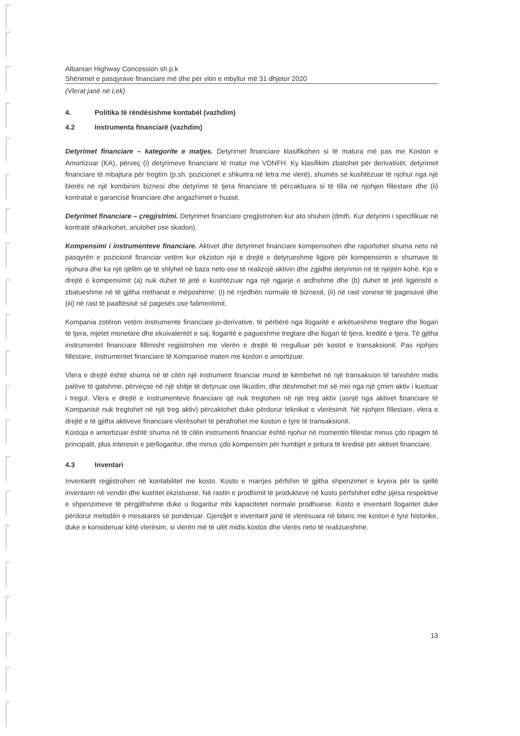Albanian Highway Concession sh.p.k
Shënimet e pasqyrave financiare më dhe për vitin e mbyllur më 31 dhjetor 2020
(Vlerat janë në Lek)
4. Politika të rëndësishme kontabël (vazhdim)
4.2 Instrumenta financiarë (vazhdim)
Detyrimet financiare – kategorite e matjes. Detyrimet financiare klasifikohen si të matura më pas me Koston e Amortizuar (KA), përveç (i) detyrimeve financiare të matur me VDNFH. Ky klasifikim zbatohet për derivativët, detyrimet financiare të mbajtura për tregtim (p.sh. pozicionet e shkurtra në letra me vlerë), shumës së kushtëzuar të njohur nga një blerës në një kombinim biznesi dhe detyrime të tjera financiare të përcaktuara si të tilla në njohjen fillestare dhe (ii) kontratat e garancisë financiare dhe angazhimet e huasë.
Detyrimet financiare – çregjistrimi. Detyrimet financiare çregjistrohen kur ato shuhen (dmth. Kur detyrimi i specifikuar në kontratë shkarkohet, anulohet ose skadon).
Kompensimi i instrumenteve financiare. Aktivet dhe detyrimet financiare kompensohen dhe raportohet shuma neto në pasqyrën e pozicionit financiar vetëm kur ekziston një e drejtë e detyrueshme ligjore për kompensimin e shumave të njohura dhe ka një qëllim që të shlyhet në baza neto ose të realizojë aktivin dhe zgjidhë detyrimin në të njëjtën kohë. Kjo e drejtë e kompensimit (a) nuk duhet të jetë e kushtëzuar nga një ngjarje e ardhshme dhe (b) duhet të jetë ligjërisht e zbatueshme në të gjitha rrethanat e mëposhtme: (i) në rrjedhën normale të biznesit, (ii) në rast vonese të pagesave dhe (iii) në rast të paaftësisë së pagesës ose falimentimit.
Kompania zotëron vetëm instrumente financiare jo-derivative, të përbërë nga llogaritë e arkëtueshme tregtare dhe llogari të tjera, mjetet monetare dhe ekuivalentët e saj, llogaritë e pagueshme tregtare dhe llogari të tjera, kreditë e tjera. Të gjitha instrumentet financiare fillimisht regjistrohen me vlerën e drejtë të rregulluar për kostot e transaksionit. Pas njohjes fillestare, instrumentet financiare të Kompanisë maten me koston e amortizuar.
Vlera e drejtë është shuma në të cilën një instrument financiar mund të këmbehet në një transaksion të tanishëm midis palëve të gatshme, përveçse në një shitje të detyruar ose likuidim, dhe dëshmohet më së miri nga një çmim aktiv i kuotuar i tregut. Vlera e drejtë e instrumenteve financiare që nuk tregtohen në një treg aktiv (asnjë nga aktivet financiare të Kompanisë nuk tregtohet në një treg aktiv) përcaktohet duke përdorur teknikat e vlerësimit. Në njohjen fillestare, vlera e drejtë e të gjitha aktiveve financiare vlerësohet të përafrohet me koston e tyre të transaksionit.
Kostoja e amortizuar është shuma në të cilën instrumenti financiar është njohur në momentin fillestar minus çdo ripagim të principalit, plus interesin e përllogaritur, dhe minus çdo kompensim për humbjet e pritura të kredisë për aktivet financiare.
4.3 Inventari
Inventarët regjistrohen në kontabilitet me kosto. Kosto e marrjes përfshin të gjitha shpenzimet e kryera për ta sjellë inventarin në vendin dhe kushtet ekzistuese. Në rastin e prodhimit të produkteve në kosto përfshihet edhe pjesa respektive e shpenzimeve të përgjithshme duke u llogaritur mbi kapacitetet normale prodhuese. Kosto e inventarit llogaritet duke përdorur metodën e mesatares së ponderuar. Gjendjet e inventarit janë të vlerësuara në bilanc me koston e tyre historike, duke e konsideruar këtë vlerësim, si vlerën më të ulët midis kostos dhe vlerës neto të realizueshme.
13